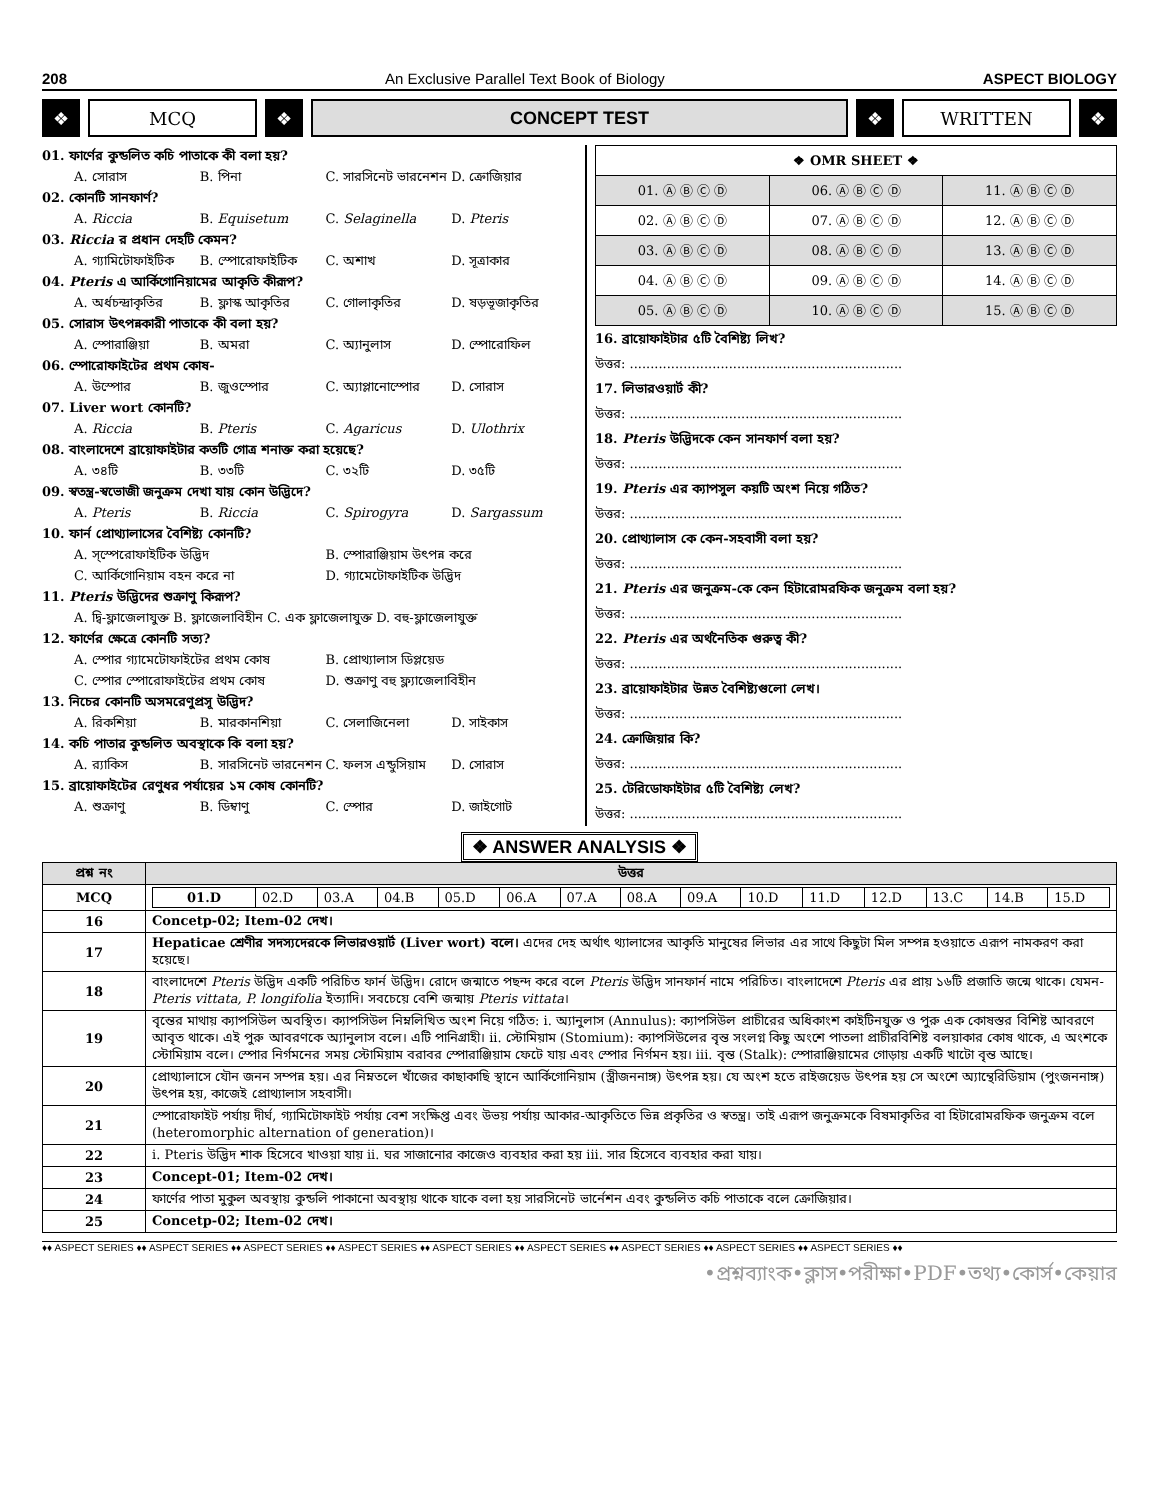208 An Exclusive Parallel Text Book of Biology ASPECT BIOLOGY
❖ MCQ ❖ CONCEPT TEST ❖ WRITTEN ❖
01. ফার্ণের কুন্ডলিত কচি পাতাকে কী বলা হয়?
A. সোরাস B. পিনা C. সারসিনেট ভারনেশন D. ক্রোজিয়ার
02. কোনটি সানফার্ণ?
A. Riccia B. Equisetum C. Selaginella D. Pteris
03. Riccia র প্রধান দেহটি কেমন?
A. গ্যামিটোফাইটিক B. স্পোরোফাইটিক C. অশাখ D. সূত্রাকার
04. Pteris এ আর্কিগোনিয়ামের আকৃতি কীরূপ?
A. অর্ধচন্দ্রাকৃতির B. ফ্লাস্ক আকৃতির C. গোলাকৃতির D. ষড়ভূজাকৃতির
05. সোরাস উৎপন্নকারী পাতাকে কী বলা হয়?
A. স্পোরাঞ্জিয়া B. অমরা C. অ্যানুলাস D. স্পোরোফিল
06. স্পোরোফাইটের প্রথম কোষ-
A. উস্পোর B. জুওস্পোর C. অ্যাপ্লানোস্পোর D. সোরাস
07. Liver wort কোনটি?
A. Riccia B. Pteris C. Agaricus D. Ulothrix
08. বাংলাদেশে ব্রায়োফাইটার কতটি গোত্র শনাক্ত করা হয়েছে?
A. ৩৪টি B. ৩৩টি C. ৩২টি D. ৩৫টি
09. স্বতন্ত্র-স্বভোজী জনুক্রম দেখা যায় কোন উদ্ভিদে?
A. Pteris B. Riccia C. Spirogyra D. Sargassum
10. ফার্ন প্রোথ্যালাসের বৈশিষ্ট্য কোনটি?
A. স্স্পেরোফাইটিক উদ্ভিদ B. স্পোরাঞ্জিয়াম উৎপন্ন করে
C. আর্কিগোনিয়াম বহন করে না D. গ্যামেটোফাইটিক উদ্ভিদ
11. Pteris উদ্ভিদের শুক্রাণু কিরূপ?
A. দ্বি-ফ্লাজেলাযুক্ত B. ফ্লাজেলাবিহীন C. এক ফ্লাজেলাযুক্ত D. বহু-ফ্লাজেলাযুক্ত
12. ফার্ণের ক্ষেত্রে কোনটি সত্য?
A. স্পোর গ্যামেটোফাইটের প্রথম কোষ B. প্রোথ্যালাস ডিপ্লয়েড
C. স্পোর স্পোরোফাইটের প্রথম কোষ D. শুক্রাণু বহু ফ্ল্যাজেলাবিহীন
13. নিচের কোনটি অসমরেণুপ্রসূ উদ্ভিদ?
A. রিকশিয়া B. মারকানশিয়া C. সেলাজিনেলা D. সাইকাস
14. কচি পাতার কুন্ডলিত অবস্থাকে কি বলা হয়?
A. র‍্যাকিস B. সারসিনেট ভারনেশন C. ফলস এন্ডুসিয়াম D. সোরাস
15. ব্রায়োফাইটের রেণুধর পর্যায়ের ১ম কোষ কোনটি?
A. শুক্রাণু B. ডিম্বাণু C. স্পোর D. জাইগোট
| ❖ OMR SHEET ❖ | | |
| --- | --- | --- |
| 01. Ⓐ Ⓑ Ⓒ Ⓓ | 06. Ⓐ Ⓑ Ⓒ Ⓓ | 11. Ⓐ Ⓑ Ⓒ Ⓓ |
| 02. Ⓐ Ⓑ Ⓒ Ⓓ | 07. Ⓐ Ⓑ Ⓒ Ⓓ | 12. Ⓐ Ⓑ Ⓒ Ⓓ |
| 03. Ⓐ Ⓑ Ⓒ Ⓓ | 08. Ⓐ Ⓑ Ⓒ Ⓓ | 13. Ⓐ Ⓑ Ⓒ Ⓓ |
| 04. Ⓐ Ⓑ Ⓒ Ⓓ | 09. Ⓐ Ⓑ Ⓒ Ⓓ | 14. Ⓐ Ⓑ Ⓒ Ⓓ |
| 05. Ⓐ Ⓑ Ⓒ Ⓓ | 10. Ⓐ Ⓑ Ⓒ Ⓓ | 15. Ⓐ Ⓑ Ⓒ Ⓓ |
16. ব্রায়োফাইটার ৫টি বৈশিষ্ট্য লিখ?
উত্তর: ..................................................................
17. লিভারওয়ার্ট কী?
উত্তর: ..................................................................
18. Pteris উদ্ভিদকে কেন সানফার্ণ বলা হয়?
উত্তর: ..................................................................
19. Pteris এর ক্যাপসুল কয়টি অংশ নিয়ে গঠিত?
উত্তর: ..................................................................
20. প্রোথ্যালাস কে কেন-সহবাসী বলা হয়?
উত্তর: ..................................................................
21. Pteris এর জনুক্রম-কে কেন হিটারোমরফিক জনুক্রম বলা হয়?
উত্তর: ..................................................................
22. Pteris এর অর্থনৈতিক গুরুত্ব কী?
উত্তর: ..................................................................
23. ব্রায়োফাইটার উন্নত বৈশিষ্ট্যগুলো লেখ।
উত্তর: ..................................................................
24. ক্রোজিয়ার কি?
উত্তর: ..................................................................
25. টেরিডোফাইটার ৫টি বৈশিষ্ট্য লেখ?
উত্তর: ..................................................................
❖ ANSWER ANALYSIS ❖
| প্রশ্ন নং | উত্তর |
| --- | --- |
| MCQ | / 01.D / 02.D / 03.A / 04.B / 05.D / 06.A / 07.A / 08.A / 09.A / 10.D / 11.D / 12.D / 13.C / 14.B / 15.D / |
| 16 | Concetp-02; Item-02 দেখ। |
| 17 | Hepaticae শ্রেণীর সদস্যদেরকে লিভারওয়ার্ট (Liver wort) বলে। এদের দেহ অর্থাৎ থ্যালাসের আকৃতি মানুষের লিভার এর সাথে কিছুটা মিল সম্পন্ন হওয়াতে এরূপ নামকরণ করা হয়েছে। |
| 18 | বাংলাদেশে Pteris উদ্ভিদ একটি পরিচিত ফার্ন উদ্ভিদ। রোদে জন্মাতে পছন্দ করে বলে Pteris উদ্ভিদ সানফার্ন নামে পরিচিত। বাংলাদেশে Pteris এর প্রায় ১৬টি প্রজাতি জন্মে থাকে। যেমন- Pteris vittata, P. longifolia ইত্যাদি। সবচেয়ে বেশি জন্মায় Pteris vittata । |
| 19 | বৃন্তের মাথায় ক্যাপসিউল অবস্থিত। ক্যাপসিউল নিম্নলিখিত অংশ নিয়ে গঠিত: i. অ্যানুলাস (Annulus): ক্যাপসিউল প্রাচীরের অধিকাংশ কাইটিনযুক্ত ও পুরু এক কোষস্তর বিশিষ্ট আবরণে আবৃত থাকে। এই পুরু আবরণকে অ্যানুলাস বলে। এটি পানিগ্রাহী। ii. স্টোমিয়াম (Stomium): ক্যাপসিউলের বৃন্ত সংলগ্ন কিছু অংশে পাতলা প্রাচীরবিশিষ্ট বলয়াকার কোষ থাকে, এ অংশকে স্টোমিয়াম বলে। স্পোর নির্গমনের সময় স্টোমিয়াম বরাবর স্পোরাঞ্জিয়াম ফেটে যায় এবং স্পোর নির্গমন হয়। iii. বৃন্ত (Stalk): স্পোরাঞ্জিয়ামের গোড়ায় একটি খাটো বৃন্ত আছে। |
| 20 | প্রোথ্যালাসে যৌন জনন সম্পন্ন হয়। এর নিম্নতলে খাঁজের কাছাকাছি স্থানে আর্কিগোনিয়াম (স্ত্রীজননাঙ্গ) উৎপন্ন হয়। যে অংশ হতে রাইজয়েড উৎপন্ন হয় সে অংশে অ্যান্থেরিডিয়াম (পুংজননাঙ্গ) উৎপন্ন হয়, কাজেই প্রোথ্যালাস সহবাসী। |
| 21 | স্পোরোফাইট পর্যায় দীর্ঘ, গ্যামিটোফাইট পর্যায় বেশ সংক্ষিপ্ত এবং উভয় পর্যায় আকার-আকৃতিতে ভিন্ন প্রকৃতির ও স্বতন্ত্র। তাই এরূপ জনুক্রমকে বিষমাকৃতির বা হিটারোমরফিক জনুক্রম বলে (heteromorphic alternation of generation)। |
| 22 | i. Pteris উদ্ভিদ শাক হিসেবে খাওয়া যায় ii. ঘর সাজানোর কাজেও ব্যবহার করা হয় iii. সার হিসেবে ব্যবহার করা যায়। |
| 23 | Concept-01; Item-02 দেখ। |
| 24 | ফার্ণের পাতা মুকুল অবস্থায় কুন্ডলি পাকানো অবস্থায় থাকে যাকে বলা হয় সারসিনেট ভার্নেশন এবং কুন্ডলিত কচি পাতাকে বলে ক্রোজিয়ার। |
| 25 | Concetp-02; Item-02 দেখ। |
♦♦ ASPECT SERIES ♦♦ ASPECT SERIES ♦♦ ASPECT SERIES ♦♦ ASPECT SERIES ♦♦ ASPECT SERIES ♦♦ ASPECT SERIES ♦♦ ASPECT SERIES ♦♦ ASPECT SERIES ♦♦ ASPECT SERIES ♦♦
•প্রশ্নব্যাংক•ক্লাস•পরীক্ষা•PDF•তথ্য•কোর্স•কেয়ার